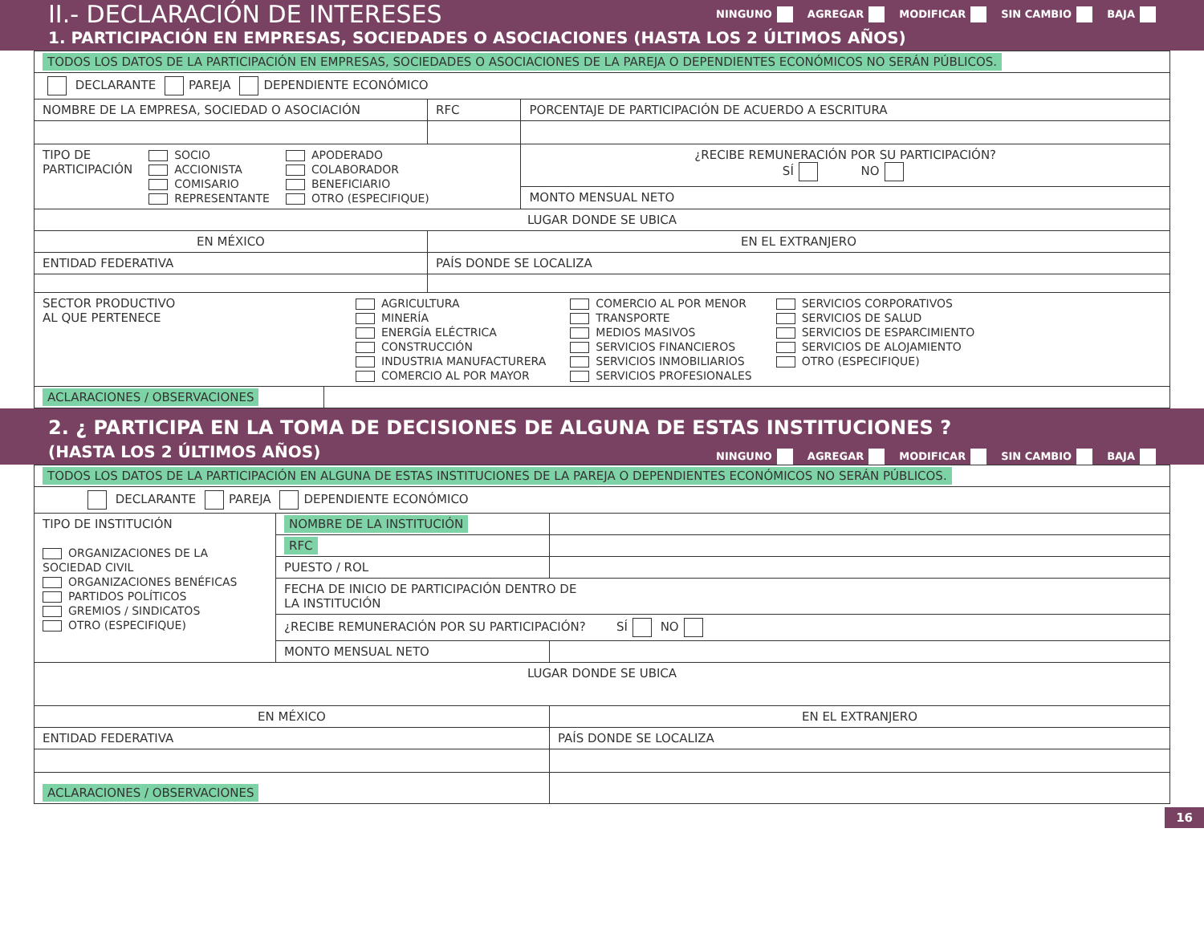II.- DECLARACIÓN DE INTERESES
NINGUNO AGREGAR MODIFICAR SIN CAMBIO BAJA
1. PARTICIPACIÓN EN EMPRESAS, SOCIEDADES O ASOCIACIONES (HASTA LOS 2 ÚLTIMOS AÑOS)
| TODOS LOS DATOS DE LA PARTICIPACIÓN EN EMPRESAS, SOCIEDADES O ASOCIACIONES DE LA PAREJA O DEPENDIENTES ECONÓMICOS NO SERÁN PÚBLICOS. | | | |
| DECLARANTE PAREJA DEPENDIENTE ECONÓMICO | | | |
| NOMBRE DE LA EMPRESA, SOCIEDAD O ASOCIACIÓN | | RFC | PORCENTAJE DE PARTICIPACIÓN DE ACUERDO A ESCRITURA |
| TIPO DE PARTICIPACIÓN SOCIO ACCIONISTA COMISARIO REPRESENTANTE APODERADO COLABORADOR BENEFICIARIO OTRO (ESPECIFIQUE) | | | ¿RECIBE REMUNERACIÓN POR SU PARTICIPACIÓN? SÍ NO |
| | | | MONTO MENSUAL NETO |
| LUGAR DONDE SE UBICA | | | |
| EN MÉXICO | | EN EL EXTRANJERO | |
| ENTIDAD FEDERATIVA | | PAÍS DONDE SE LOCALIZA | |
| SECTOR PRODUCTIVO AL QUE PERTENECE AGRICULTURA MINERÍA ENERGÍA ELÉCTRICA CONSTRUCCIÓN INDUSTRIA MANUFACTURERA COMERCIO AL POR MAYOR COMERCIO AL POR MENOR TRANSPORTE MEDIOS MASIVOS SERVICIOS FINANCIEROS SERVICIOS INMOBILIARIOS SERVICIOS PROFESIONALES SERVICIOS CORPORATIVOS SERVICIOS DE SALUD SERVICIOS DE ESPARCIMIENTO SERVICIOS DE ALOJAMIENTO OTRO (ESPECIFIQUE) | | | |
| ACLARACIONES / OBSERVACIONES | | | |
2. ¿ PARTICIPA EN LA TOMA DE DECISIONES DE ALGUNA DE ESTAS INSTITUCIONES ?
(HASTA LOS 2 ÚLTIMOS AÑOS)
NINGUNO AGREGAR MODIFICAR SIN CAMBIO BAJA
| TODOS LOS DATOS DE LA PARTICIPACIÓN EN ALGUNA DE ESTAS INSTITUCIONES DE LA PAREJA O DEPENDIENTES ECONÓMICOS NO SERÁN PÚBLICOS. | | |
| DECLARANTE PAREJA DEPENDIENTE ECONÓMICO | | |
| TIPO DE INSTITUCIÓN ORGANIZACIONES DE LA SOCIEDAD CIVIL ORGANIZACIONES BENÉFICAS PARTIDOS POLÍTICOS GREMIOS / SINDICATOS OTRO (ESPECIFIQUE) | NOMBRE DE LA INSTITUCIÓN | |
| | RFC | |
| | PUESTO / ROL | |
| | FECHA DE INICIO DE PARTICIPACIÓN DENTRO DE LA INSTITUCIÓN | |
| | ¿RECIBE REMUNERACIÓN POR SU PARTICIPACIÓN? SÍ NO | |
| | MONTO MENSUAL NETO | |
| LUGAR DONDE SE UBICA | | |
| EN MÉXICO | | EN EL EXTRANJERO |
| ENTIDAD FEDERATIVA | | PAÍS DONDE SE LOCALIZA |
| ACLARACIONES / OBSERVACIONES | | |
16